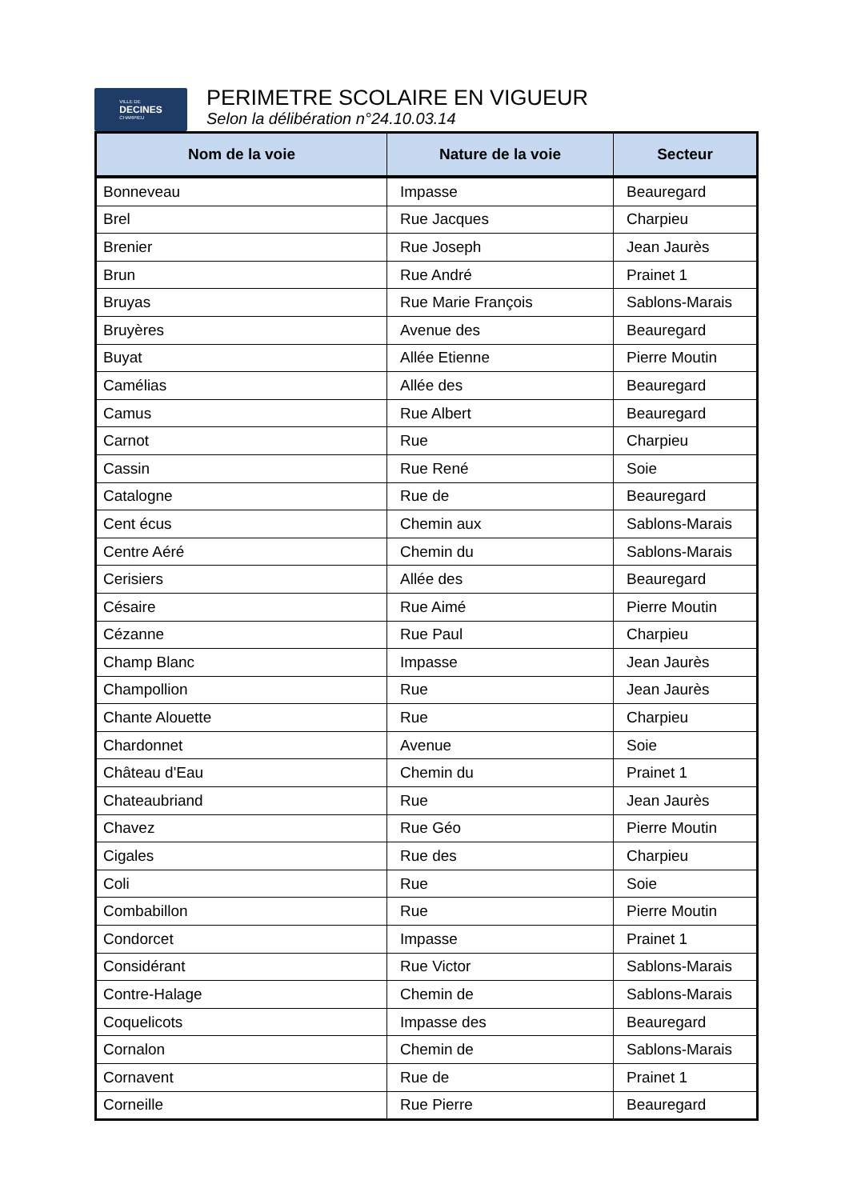VILLE DE
DECINES
CHARPIEU
PERIMETRE SCOLAIRE EN VIGUEUR
Selon la délibération n°24.10.03.14
| Nom de la voie | Nature de la voie | Secteur |
| --- | --- | --- |
| Bonneveau | Impasse | Beauregard |
| Brel | Rue Jacques | Charpieu |
| Brenier | Rue Joseph | Jean Jaurès |
| Brun | Rue André | Prainet 1 |
| Bruyas | Rue Marie François | Sablons-Marais |
| Bruyères | Avenue des | Beauregard |
| Buyat | Allée Etienne | Pierre Moutin |
| Camélias | Allée des | Beauregard |
| Camus | Rue Albert | Beauregard |
| Carnot | Rue | Charpieu |
| Cassin | Rue René | Soie |
| Catalogne | Rue de | Beauregard |
| Cent écus | Chemin aux | Sablons-Marais |
| Centre Aéré | Chemin du | Sablons-Marais |
| Cerisiers | Allée des | Beauregard |
| Césaire | Rue Aimé | Pierre Moutin |
| Cézanne | Rue Paul | Charpieu |
| Champ Blanc | Impasse | Jean Jaurès |
| Champollion | Rue | Jean Jaurès |
| Chante Alouette | Rue | Charpieu |
| Chardonnet | Avenue | Soie |
| Château d'Eau | Chemin du | Prainet 1 |
| Chateaubriand | Rue | Jean Jaurès |
| Chavez | Rue Géo | Pierre Moutin |
| Cigales | Rue des | Charpieu |
| Coli | Rue | Soie |
| Combabillon | Rue | Pierre Moutin |
| Condorcet | Impasse | Prainet 1 |
| Considérant | Rue Victor | Sablons-Marais |
| Contre-Halage | Chemin de | Sablons-Marais |
| Coquelicots | Impasse des | Beauregard |
| Cornalon | Chemin de | Sablons-Marais |
| Cornavent | Rue de | Prainet 1 |
| Corneille | Rue Pierre | Beauregard |